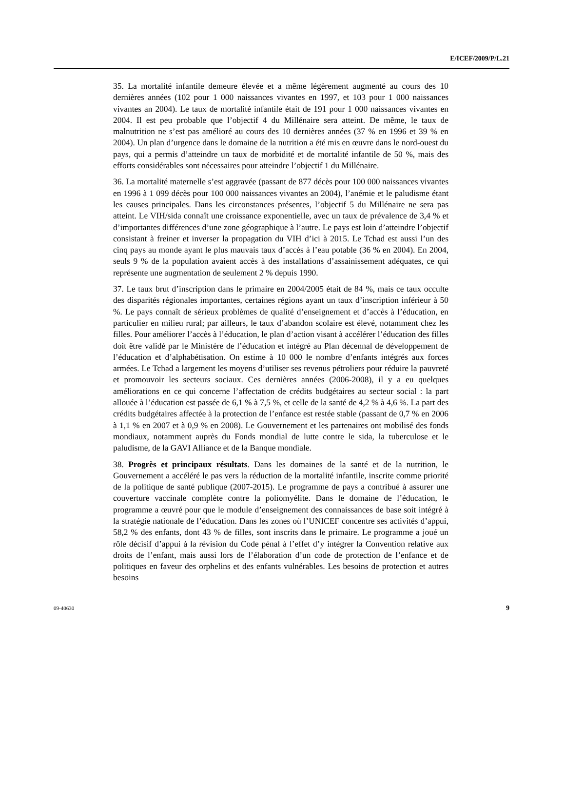E/ICEF/2009/P/L.21
35. La mortalité infantile demeure élevée et a même légèrement augmenté au cours des 10 dernières années (102 pour 1 000 naissances vivantes en 1997, et 103 pour 1 000 naissances vivantes an 2004). Le taux de mortalité infantile était de 191 pour 1 000 naissances vivantes en 2004. Il est peu probable que l’objectif 4 du Millénaire sera atteint. De même, le taux de malnutrition ne s’est pas amélioré au cours des 10 dernières années (37 % en 1996 et 39 % en 2004). Un plan d’urgence dans le domaine de la nutrition a été mis en œuvre dans le nord-ouest du pays, qui a permis d’atteindre un taux de morbidité et de mortalité infantile de 50 %, mais des efforts considérables sont nécessaires pour atteindre l’objectif 1 du Millénaire.
36. La mortalité maternelle s’est aggravée (passant de 877 décès pour 100 000 naissances vivantes en 1996 à 1 099 décès pour 100 000 naissances vivantes an 2004), l’anémie et le paludisme étant les causes principales. Dans les circonstances présentes, l’objectif 5 du Millénaire ne sera pas atteint. Le VIH/sida connaît une croissance exponentielle, avec un taux de prévalence de 3,4 % et d’importantes différences d’une zone géographique à l’autre. Le pays est loin d’atteindre l’objectif consistant à freiner et inverser la propagation du VIH d’ici à 2015. Le Tchad est aussi l’un des cinq pays au monde ayant le plus mauvais taux d’accès à l’eau potable (36 % en 2004). En 2004, seuls 9 % de la population avaient accès à des installations d’assainissement adéquates, ce qui représente une augmentation de seulement 2 % depuis 1990.
37. Le taux brut d’inscription dans le primaire en 2004/2005 était de 84 %, mais ce taux occulte des disparités régionales importantes, certaines régions ayant un taux d’inscription inférieur à 50 %. Le pays connaît de sérieux problèmes de qualité d’enseignement et d’accès à l’éducation, en particulier en milieu rural; par ailleurs, le taux d’abandon scolaire est élevé, notamment chez les filles. Pour améliorer l’accès à l’éducation, le plan d’action visant à accélérer l’éducation des filles doit être validé par le Ministère de l’éducation et intégré au Plan décennal de développement de l’éducation et d’alphabétisation. On estime à 10 000 le nombre d’enfants intégrés aux forces armées. Le Tchad a largement les moyens d’utiliser ses revenus pétroliers pour réduire la pauvreté et promouvoir les secteurs sociaux. Ces dernières années (2006-2008), il y a eu quelques améliorations en ce qui concerne l’affectation de crédits budgétaires au secteur social : la part allouée à l’éducation est passée de 6,1 % à 7,5 %, et celle de la santé de 4,2 % à 4,6 %. La part des crédits budgétaires affectée à la protection de l’enfance est restée stable (passant de 0,7 % en 2006 à 1,1 % en 2007 et à 0,9 % en 2008). Le Gouvernement et les partenaires ont mobilisé des fonds mondiaux, notamment auprès du Fonds mondial de lutte contre le sida, la tuberculose et le paludisme, de la GAVI Alliance et de la Banque mondiale.
38. Progrès et principaux résultats. Dans les domaines de la santé et de la nutrition, le Gouvernement a accéléré le pas vers la réduction de la mortalité infantile, inscrite comme priorité de la politique de santé publique (2007-2015). Le programme de pays a contribué à assurer une couverture vaccinale complète contre la poliomyélite. Dans le domaine de l’éducation, le programme a œuvré pour que le module d’enseignement des connaissances de base soit intégré à la stratégie nationale de l’éducation. Dans les zones où l’UNICEF concentre ses activités d’appui, 58,2 % des enfants, dont 43 % de filles, sont inscrits dans le primaire. Le programme a joué un rôle décisif d’appui à la révision du Code pénal à l’effet d’y intégrer la Convention relative aux droits de l’enfant, mais aussi lors de l’élaboration d’un code de protection de l’enfance et de politiques en faveur des orphelins et des enfants vulnérables. Les besoins de protection et autres besoins
09-40630 9